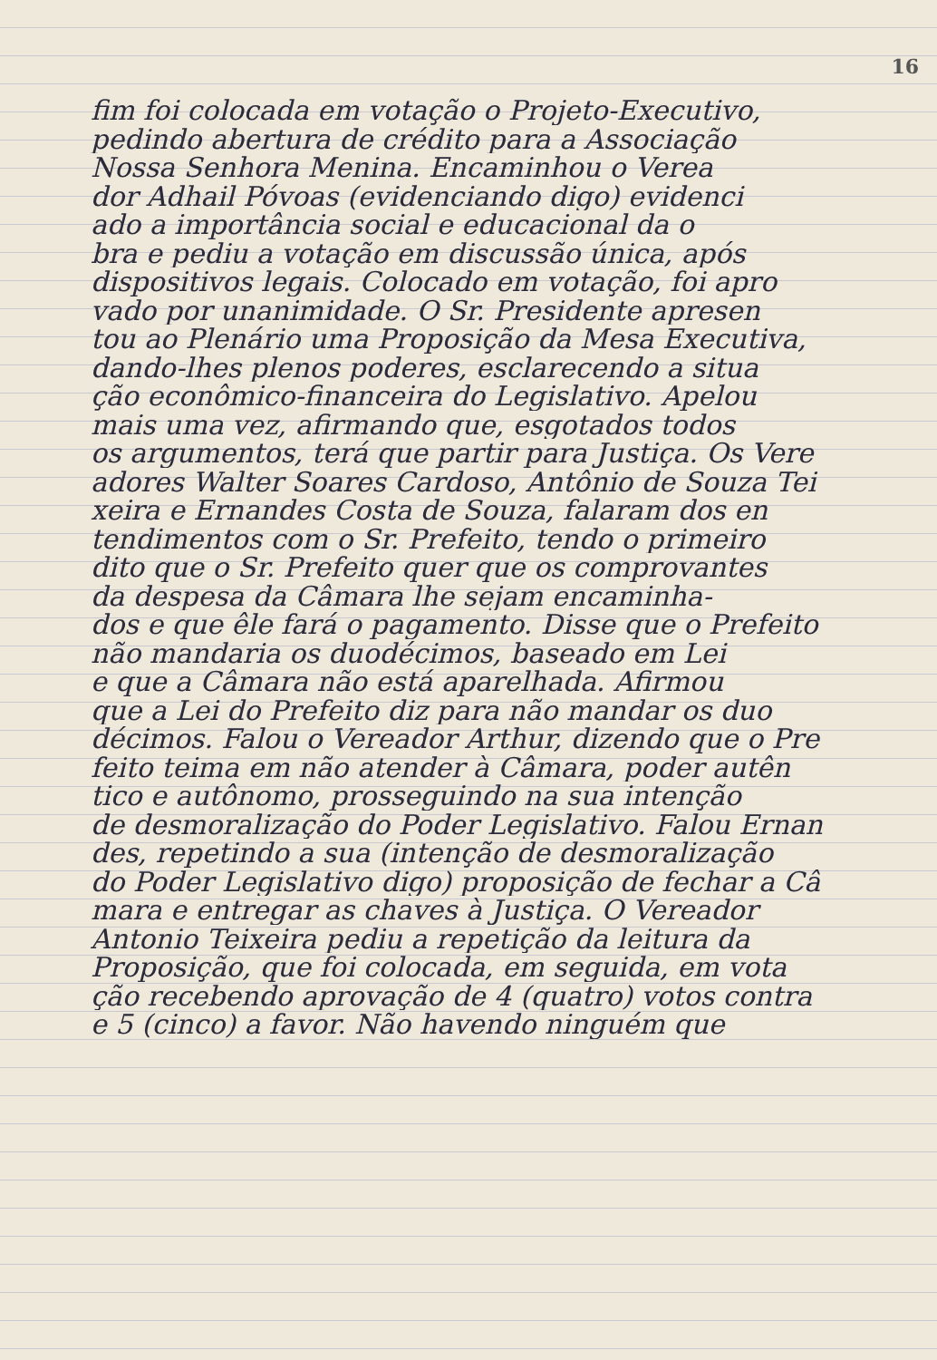16
fim foi colocada em votação o Projeto-Executivo,
pedindo abertura de crédito para a Associação
Nossa Senhora Menina. Encaminhou o Verea
dor Adhail Póvoas (evidenciando digo) evidenci
ado a importância social e educacional da o
bra e pediu a votação em discussão única, após
dispositivos legais. Colocado em votação, foi apro
vado por unanimidade. O Sr. Presidente apresen
tou ao Plenário uma Proposição da Mesa Executiva,
dando-lhes plenos poderes, esclarecendo a situa
ção econômico-financeira do Legislativo. Apelou
mais uma vez, afirmando que, esgotados todos
os argumentos, terá que partir para Justiça. Os Vere
adores Walter Soares Cardoso, Antônio de Souza Tei
xeira e Ernandes Costa de Souza, falaram dos en
tendimentos com o Sr. Prefeito, tendo o primeiro
dito que o Sr. Prefeito quer que os comprovantes
da despesa da Câmara lhe sejam encaminha-
dos e que êle fará o pagamento. Disse que o Prefeito
não mandaria os duodécimos, baseado em Lei
e que a Câmara não está aparelhada. Afirmou
que a Lei do Prefeito diz para não mandar os duo
décimos. Falou o Vereador Arthur, dizendo que o Pre
feito teima em não atender à Câmara, poder autên
tico e autônomo, prosseguindo na sua intenção
de desmoralização do Poder Legislativo. Falou Ernan
des, repetindo a sua (intenção de desmoralização
do Poder Legislativo digo) proposição de fechar a Câ
mara e entregar as chaves à Justiça. O Vereador
Antonio Teixeira pediu a repetição da leitura da
Proposição, que foi colocada, em seguida, em vota
ção recebendo aprovação de 4 (quatro) votos contra
e 5 (cinco) a favor. Não havendo ninguém que